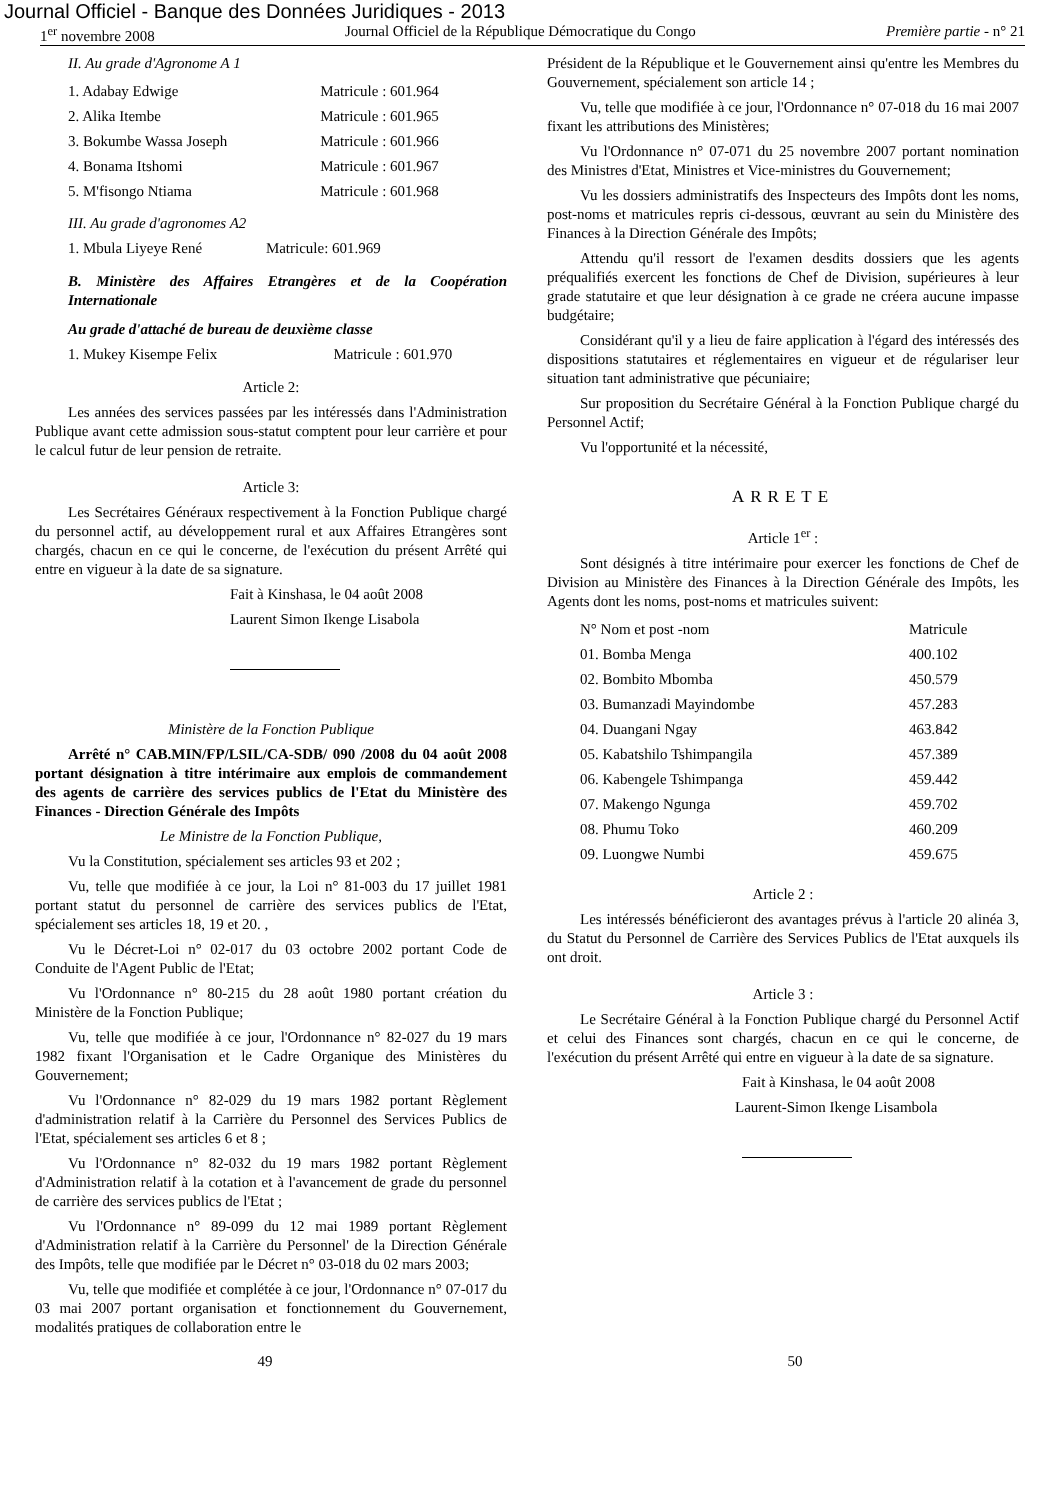Journal Officiel - Banque des Données Juridiques - 2013
1<sup>er</sup> novembre 2008 Journal Officiel de la République Démocratique du Congo Première partie - n° 21
II. Au grade d'Agronome A 1
| 1. Adabay Edwige | Matricule : 601.964 |
| 2. Alika Itembe | Matricule : 601.965 |
| 3. Bokumbe Wassa Joseph | Matricule : 601.966 |
| 4. Bonama Itshomi | Matricule : 601.967 |
| 5. M'fisongo Ntiama | Matricule : 601.968 |
III. Au grade d'agronomes A2
1. Mbula Liyeye René Matricule: 601.969
B. Ministère des Affaires Etrangères et de la Coopération Internationale
Au grade d'attaché de bureau de deuxième classe
1. Mukey Kisempe Felix Matricule : 601.970
Article 2:
Les années des services passées par les intéressés dans l'Administration Publique avant cette admission sous-statut comptent pour leur carrière et pour le calcul futur de leur pension de retraite.
Article 3:
Les Secrétaires Généraux respectivement à la Fonction Publique chargé du personnel actif, au développement rural et aux Affaires Etrangères sont chargés, chacun en ce qui le concerne, de l'exécution du présent Arrêté qui entre en vigueur à la date de sa signature.
Fait à Kinshasa, le 04 août 2008
Laurent Simon Ikenge Lisabola
Ministère de la Fonction Publique
Arrêté n° CAB.MIN/FP/LSIL/CA-SDB/ 090 /2008 du 04 août 2008 portant désignation à titre intérimaire aux emplois de commandement des agents de carrière des services publics de l'Etat du Ministère des Finances - Direction Générale des Impôts
Le Ministre de la Fonction Publique,
Vu la Constitution, spécialement ses articles 93 et 202 ;
Vu, telle que modifiée à ce jour, la Loi n° 81-003 du 17 juillet 1981 portant statut du personnel de carrière des services publics de l'Etat, spécialement ses articles 18, 19 et 20. ,
Vu le Décret-Loi n° 02-017 du 03 octobre 2002 portant Code de Conduite de l'Agent Public de l'Etat;
Vu l'Ordonnance n° 80-215 du 28 août 1980 portant création du Ministère de la Fonction Publique;
Vu, telle que modifiée à ce jour, l'Ordonnance n° 82-027 du 19 mars 1982 fixant l'Organisation et le Cadre Organique des Ministères du Gouvernement;
Vu l'Ordonnance n° 82-029 du 19 mars 1982 portant Règlement d'administration relatif à la Carrière du Personnel des Services Publics de l'Etat, spécialement ses articles 6 et 8 ;
Vu l'Ordonnance n° 82-032 du 19 mars 1982 portant Règlement d'Administration relatif à la cotation et à l'avancement de grade du personnel de carrière des services publics de l'Etat ;
Vu l'Ordonnance n° 89-099 du 12 mai 1989 portant Règlement d'Administration relatif à la Carrière du Personnel' de la Direction Générale des Impôts, telle que modifiée par le Décret n° 03-018 du 02 mars 2003;
Vu, telle que modifiée et complétée à ce jour, l'Ordonnance n° 07-017 du 03 mai 2007 portant organisation et fonctionnement du Gouvernement, modalités pratiques de collaboration entre le
Président de la République et le Gouvernement ainsi qu'entre les Membres du Gouvernement, spécialement son article 14 ;
Vu, telle que modifiée à ce jour, l'Ordonnance n° 07-018 du 16 mai 2007 fixant les attributions des Ministères;
Vu l'Ordonnance n° 07-071 du 25 novembre 2007 portant nomination des Ministres d'Etat, Ministres et Vice-ministres du Gouvernement;
Vu les dossiers administratifs des Inspecteurs des Impôts dont les noms, post-noms et matricules repris ci-dessous, œuvrant au sein du Ministère des Finances à la Direction Générale des Impôts;
Attendu qu'il ressort de l'examen desdits dossiers que les agents préqualifiés exercent les fonctions de Chef de Division, supérieures à leur grade statutaire et que leur désignation à ce grade ne créera aucune impasse budgétaire;
Considérant qu'il y a lieu de faire application à l'égard des intéressés des dispositions statutaires et réglementaires en vigueur et de régulariser leur situation tant administrative que pécuniaire;
Sur proposition du Secrétaire Général à la Fonction Publique chargé du Personnel Actif;
Vu l'opportunité et la nécessité,
ARRETE
Article 1<sup>er</sup> :
Sont désignés à titre intérimaire pour exercer les fonctions de Chef de Division au Ministère des Finances à la Direction Générale des Impôts, les Agents dont les noms, post-noms et matricules suivent:
| N° Nom et post -nom | Matricule |
| --- | --- |
| 01. Bomba Menga | 400.102 |
| 02. Bombito Mbomba | 450.579 |
| 03. Bumanzadi Mayindombe | 457.283 |
| 04. Duangani Ngay | 463.842 |
| 05. Kabatshilo Tshimpangila | 457.389 |
| 06. Kabengele Tshimpanga | 459.442 |
| 07. Makengo Ngunga | 459.702 |
| 08. Phumu Toko | 460.209 |
| 09. Luongwe Numbi | 459.675 |
Article 2 :
Les intéressés bénéficieront des avantages prévus à l'article 20 alinéa 3, du Statut du Personnel de Carrière des Services Publics de l'Etat auxquels ils ont droit.
Article 3 :
Le Secrétaire Général à la Fonction Publique chargé du Personnel Actif et celui des Finances sont chargés, chacun en ce qui le concerne, de l'exécution du présent Arrêté qui entre en vigueur à la date de sa signature.
Fait à Kinshasa, le 04 août 2008
Laurent-Simon Ikenge Lisambola
49 50